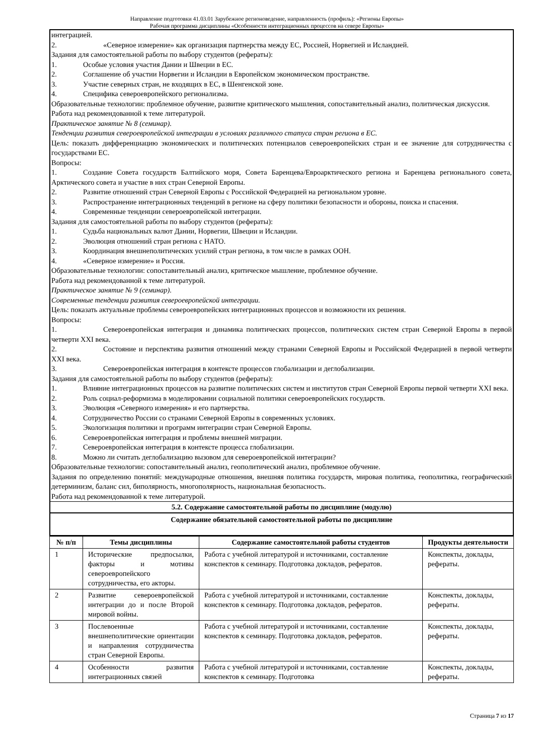Направление подготовки 41.03.01 Зарубежное регионоведение, направленность (профиль): «Регионы Европы»
Рабочая программа дисциплины «Особенности интеграционных процессов на севере Европы»
интеграцией.
2. «Северное измерение» как организация партнерства между ЕС, Россией, Норвегией и Исландией.
Задания для самостоятельной работы по выбору студентов (рефераты):
1. Особые условия участия Дании и Швеции в ЕС.
2. Соглашение об участии Норвегии и Исландии в Европейском экономическом пространстве.
3. Участие северных стран, не входящих в ЕС, в Шенгенской зоне.
4. Специфика североевропейского регионализма.
Образовательные технологии: проблемное обучение, развитие критического мышления, сопоставительный анализ, политическая дискуссия.
Работа над рекомендованной к теме литературой.
Практическое занятие № 8 (семинар).
Тенденции развития североевропейской интеграции в условиях различного статуса стран региона в ЕС.
Цель: показать дифференциацию экономических и политических потенциалов североевропейских стран и ее значение для сотрудничества с государствами ЕС.
Вопросы:
1. Создание Совета государств Балтийского моря, Совета Баренцева/Евроарктического региона и Баренцева регионального совета, Арктического совета и участие в них стран Северной Европы.
2. Развитие отношений стран Северной Европы с Российской Федерацией на региональном уровне.
3. Распространение интеграционных тенденций в регионе на сферу политики безопасности и обороны, поиска и спасения.
4. Современные тенденции североевропейской интеграции.
Задания для самостоятельной работы по выбору студентов (рефераты):
1. Судьба национальных валют Дании, Норвегии, Швеции и Исландии.
2. Эволюция отношений стран региона с НАТО.
3. Координация внешнеполитических усилий стран региона, в том числе в рамках ООН.
4. «Северное измерение» и Россия.
Образовательные технологии: сопоставительный анализ, критическое мышление, проблемное обучение.
Работа над рекомендованной к теме литературой.
Практическое занятие № 9 (семинар).
Современные тенденции развития североевропейской интеграции.
Цель: показать актуальные проблемы североевропейских интеграционных процессов и возможности их решения.
Вопросы:
1. Североевропейская интеграция и динамика политических процессов, политических систем стран Северной Европы в первой четверти XXI века.
2. Состояние и перспектива развития отношений между странами Северной Европы и Российской Федерацией в первой четверти XXI века.
3. Североевропейская интеграция в контексте процессов глобализации и деглобализации.
Задания для самостоятельной работы по выбору студентов (рефераты):
1. Влияние интеграционных процессов на развитие политических систем и институтов стран Северной Европы первой четверти XXI века.
2. Роль социал-реформизма в моделировании социальной политики североевропейских государств.
3. Эволюция «Северного измерения» и его партнерства.
4. Сотрудничество России со странами Северной Европы в современных условиях.
5. Экологизация политики и программ интеграции стран Северной Европы.
6. Североевропейская интеграция и проблемы внешней миграции.
7. Североевропейская интеграция в контексте процесса глобализации.
8. Можно ли считать деглобализацию вызовом для североевропейской интеграции?
Образовательные технологии: сопоставительный анализ, геополитический анализ, проблемное обучение.
Задания по определению понятий: международные отношения, внешняя политика государств, мировая политика, геополитика, географический детерминизм, баланс сил, биполярность, многополярность, национальная безопасность.
Работа над рекомендованной к теме литературой.
5.2. Содержание самостоятельной работы по дисциплине (модулю)
Содержание обязательной самостоятельной работы по дисциплине
| № п/п | Темы дисциплины | Содержание самостоятельной работы студентов | Продукты деятельности |
| --- | --- | --- | --- |
| 1 | Исторические предпосылки, факторы и мотивы североевропейского сотрудничества, его акторы. | Работа с учебной литературой и источниками, составление конспектов к семинару. Подготовка докладов, рефератов. | Конспекты, доклады, рефераты. |
| 2 | Развитие североевропейской интеграции до и после Второй мировой войны. | Работа с учебной литературой и источниками, составление конспектов к семинару. Подготовка докладов, рефератов. | Конспекты, доклады, рефераты. |
| 3 | Послевоенные внешнеполитические ориентации и направления сотрудничества стран Северной Европы. | Работа с учебной литературой и источниками, составление конспектов к семинару. Подготовка докладов, рефератов. | Конспекты, доклады, рефераты. |
| 4 | Особенности развития интеграционных связей | Работа с учебной литературой и источниками, составление конспектов к семинару. Подготовка | Конспекты, доклады, рефераты. |
Страница 7 из 17